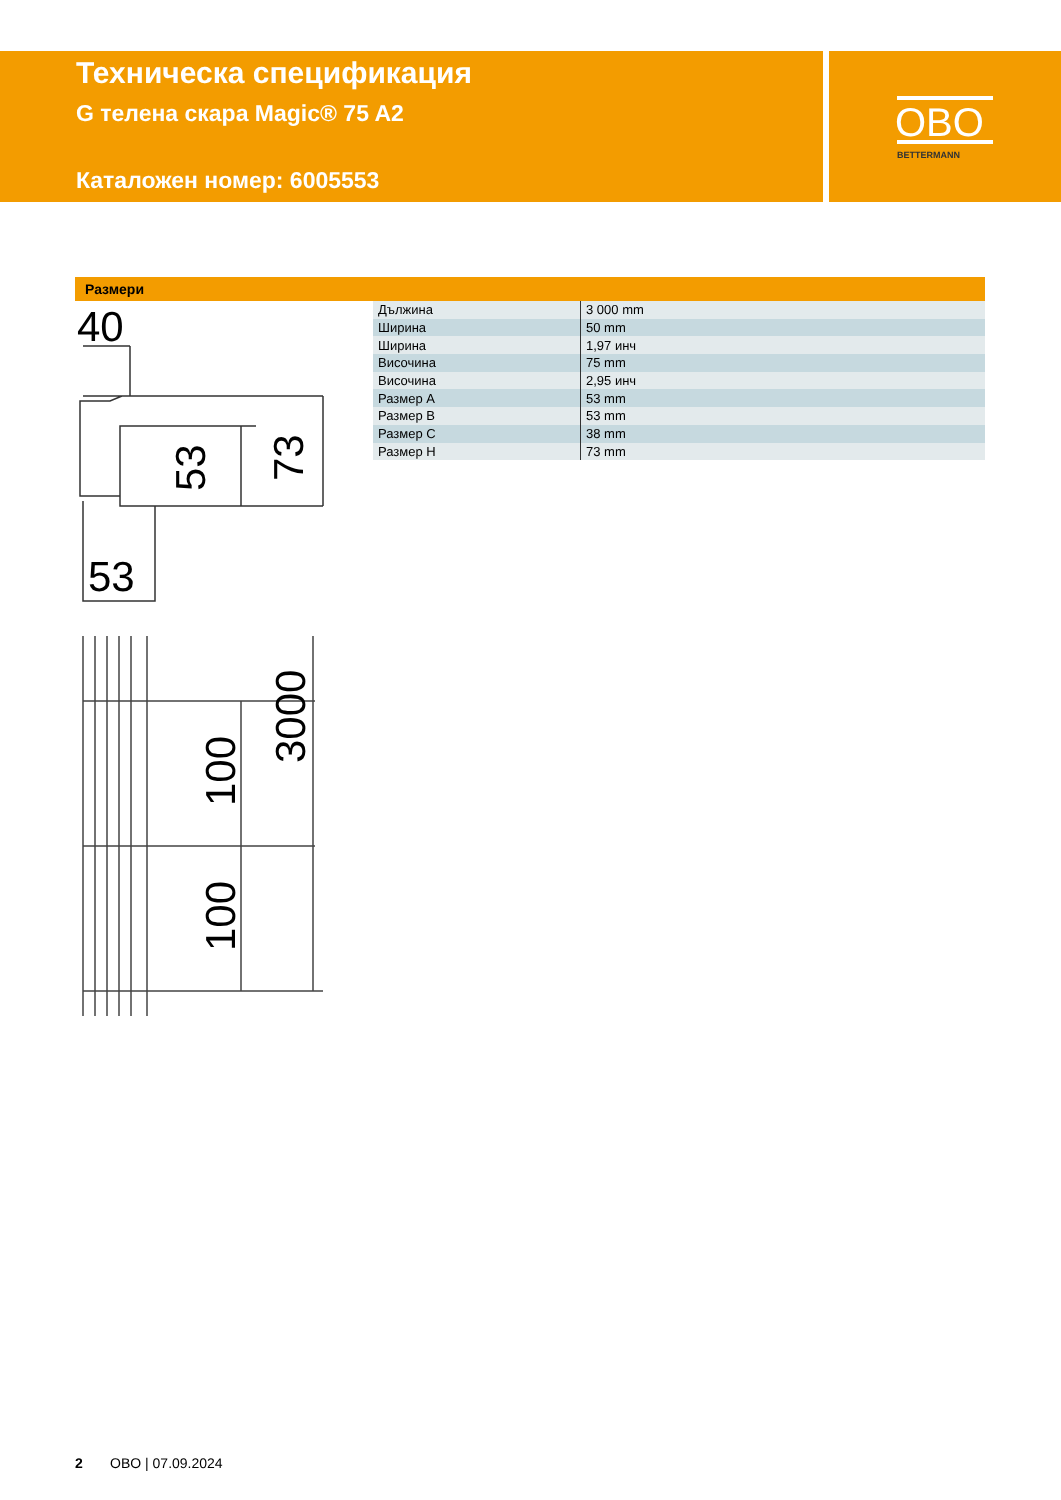Техническа спецификация
G телена скара Magic® 75 A2
Каталожен номер: 6005553
OBO
BETTERMANN
Размери
40
53
73
53
100
100
3000
| Дължина | 3 000 mm |
| Ширина | 50 mm |
| Ширина | 1,97 инч |
| Височина | 75 mm |
| Височина | 2,95 инч |
| Размер A | 53 mm |
| Размер B | 53 mm |
| Размер C | 38 mm |
| Размер H | 73 mm |
2 OBO | 07.09.2024